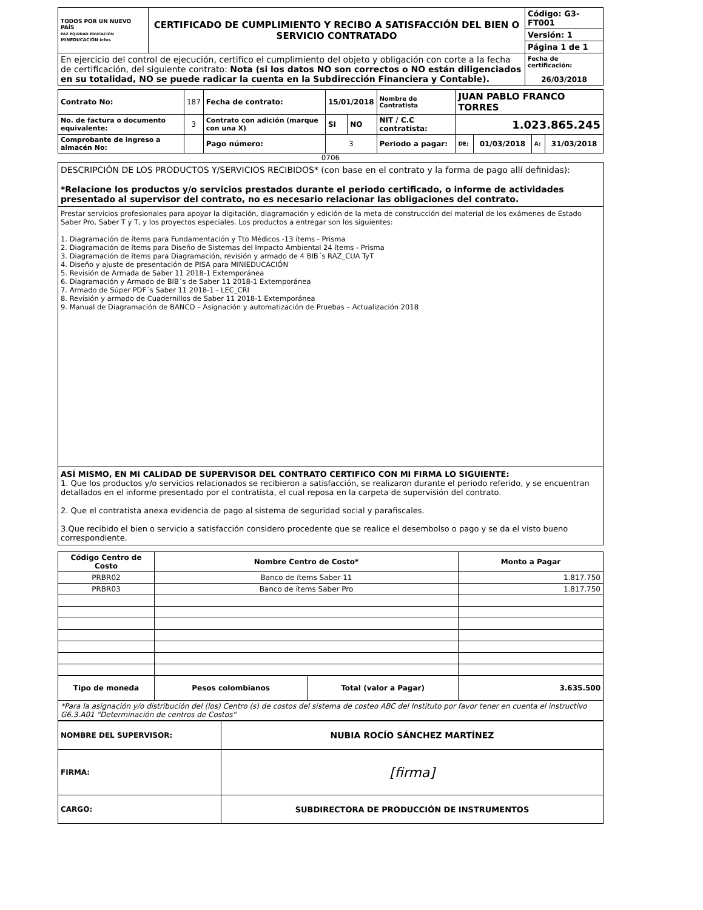| TODOS POR UN NUEVO PAÍS PAZ EQUIDAD EDUCACIÓN MINEDUCACIÓN icfes | CERTIFICADO DE CUMPLIMIENTO Y RECIBO A SATISFACCIÓN DEL BIEN O SERVICIO CONTRATADO | Código: G3-FT001 |
| | | Versión: 1 |
| | | Página 1 de 1 |
| En ejercicio del control de ejecución, certifico el cumplimiento del objeto y obligación con corte a la fecha de certificación, del siguiente contrato: Nota (si los datos NO son correctos o NO están diligenciados en su totalidad, NO se puede radicar la cuenta en la Subdirección Financiera y Contable). | | Fecha de certificación: 26/03/2018 |
| Contrato No: | 187 | Fecha de contrato: | 15/01/2018 | | Nombre de Contratista | JUAN PABLO FRANCO TORRES | | | |
| No. de factura o documento equivalente: | 3 | Contrato con adición (marque con una X) | SI | NO | NIT / C.C contratista: | 1.023.865.245 | | | |
| Comprobante de ingreso a almacén No: | | Pago número: | 3 | | Periodo a pagar: | DE: | 01/03/2018 | A: | 31/03/2018 |
0706
DESCRIPCIÓN DE LOS PRODUCTOS Y/SERVICIOS RECIBIDOS* (con base en el contrato y la forma de pago allí definidas):
*Relacione los productos y/o servicios prestados durante el periodo certificado, o informe de actividades presentado al supervisor del contrato, no es necesario relacionar las obligaciones del contrato.
Prestar servicios profesionales para apoyar la digitación, diagramación y edición de la meta de construcción del material de los exámenes de Estado Saber Pro, Saber T y T, y los proyectos especiales. Los productos a entregar son los siguientes:
1. Diagramación de ítems para Fundamentación y Tto Médicos -13 ítems - Prisma
2. Diagramación de ítems para Diseño de Sistemas del Impacto Ambiental 24 ítems - Prisma
3. Diagramación de ítems para Diagramación, revisión y armado de 4 BIB´s RAZ_CUA TyT
4. Diseño y ajuste de presentación de PISA para MINIEDUCACIÓN
5. Revisión de Armada de Saber 11 2018-1 Extemporánea
6. Diagramación y Armado de BIB´s de Saber 11 2018-1 Extemporánea
7. Armado de Súper PDF´s Saber 11 2018-1 - LEC_CRI
8. Revisión y armado de Cuadernillos de Saber 11 2018-1 Extemporánea
9. Manual de Diagramación de BANCO – Asignación y automatización de Pruebas – Actualización 2018
ASÍ MISMO, EN MI CALIDAD DE SUPERVISOR DEL CONTRATO CERTIFICO CON MI FIRMA LO SIGUIENTE:
1. Que los productos y/o servicios relacionados se recibieron a satisfacción, se realizaron durante el periodo referido, y se encuentran detallados en el informe presentado por el contratista, el cual reposa en la carpeta de supervisión del contrato.
2. Que el contratista anexa evidencia de pago al sistema de seguridad social y parafiscales.
3.Que recibido el bien o servicio a satisfacción considero procedente que se realice el desembolso o pago y se da el visto bueno correspondiente.
| Código Centro de Costo | Nombre Centro de Costo* | | Monto a Pagar |
| --- | --- | --- | --- |
| PRBR02 | Banco de ítems Saber 11 | | 1.817.750 |
| PRBR03 | Banco de ítems Saber Pro | | 1.817.750 |
| Tipo de moneda | Pesos colombianos | Total (valor a Pagar) | 3.635.500 |
| *Para la asignación y/o distribución del (los) Centro (s) de costos del sistema de costeo ABC del Instituto por favor tener en cuenta el instructivo G6.3.A01 "Determinación de centros de Costos" | | | |
| NOMBRE DEL SUPERVISOR: | NUBIA ROCÍO SÁNCHEZ MARTÍNEZ |
| FIRMA: | [firma] |
| CARGO: | SUBDIRECTORA DE PRODUCCIÓN DE INSTRUMENTOS |